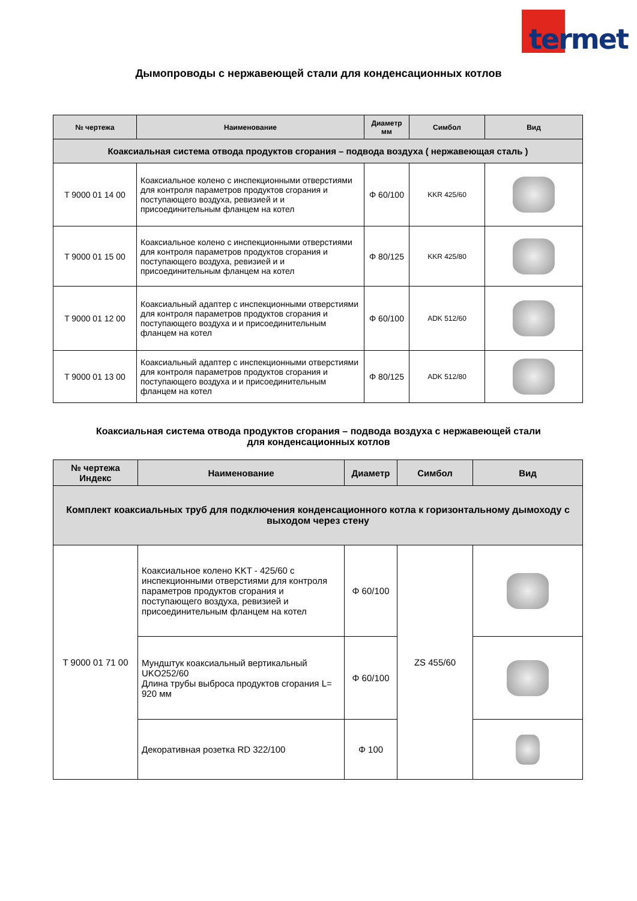termet
Дымопроводы с нержавеющей стали для конденсационных котлов
| № чертежа | Наименование | Диаметр мм | Симбол | Вид |
| --- | --- | --- | --- | --- |
| Коаксиальная система отвода продуктов сгорания – подвода воздуха ( нержавеющая сталь ) | | | | |
| T 9000 01 14 00 | Коаксиальное колено с инспекционными отверстиями для контроля параметров продуктов сгорания и поступающего воздуха, ревизией и и присоединительным фланцем на котел | Φ 60/100 | KKR 425/60 | |
| T 9000 01 15 00 | Коаксиальное колено с инспекционными отверстиями для контроля параметров продуктов сгорания и поступающего воздуха, ревизией и и присоединительным фланцем на котел | Φ 80/125 | KKR 425/80 | |
| T 9000 01 12 00 | Коаксиальный адаптер с инспекционными отверстиями для контроля параметров продуктов сгорания и поступающего воздуха и и присоединительным фланцем на котел | Φ 60/100 | ADK 512/60 | |
| T 9000 01 13 00 | Коаксиальный адаптер с инспекционными отверстиями для контроля параметров продуктов сгорания и поступающего воздуха и и присоединительным фланцем на котел | Φ 80/125 | ADK 512/80 | |
Коаксиальная система отвода продуктов сгорания – подвода воздуха с нержавеющей стали
для конденсационных котлов
| № чертежа Индекс | Наименование | Диаметр | Симбол | Вид |
| --- | --- | --- | --- | --- |
| Комплект коаксиальных труб для подключения конденсационного котла к горизонтальному дымоходу с выходом через стену | | | | |
| T 9000 01 71 00 | Коаксиальное колено KKT - 425/60 с инспекционными отверстиями для контроля параметров продуктов сгорания и поступающего воздуха, ревизией и присоединительным фланцем на котел | Φ 60/100 | ZS 455/60 | |
| | Мундштук коаксиальный вертикальный UKO252/60 Длина трубы выброса продуктов сгорания L= 920 мм | Φ 60/100 | | |
| | Декоративная розетка RD 322/100 | Φ 100 | | |